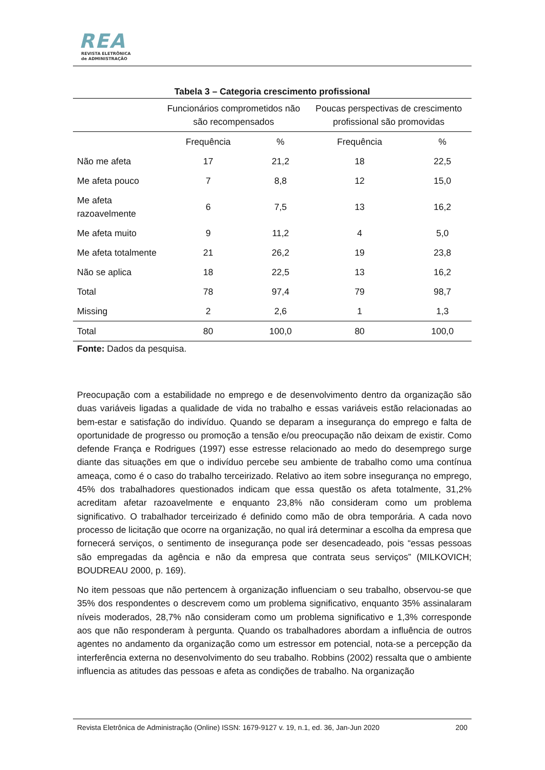REA
REVISTA ELETRÔNICA
de ADMINISTRAÇÃO
Tabela 3 – Categoria crescimento profissional
| | Funcionários comprometidos não são recompensados | | Poucas perspectivas de crescimento profissional são promovidas | |
| --- | --- | --- | --- | --- |
| | Frequência | % | Frequência | % |
| Não me afeta | 17 | 21,2 | 18 | 22,5 |
| Me afeta pouco | 7 | 8,8 | 12 | 15,0 |
| Me afeta razoavelmente | 6 | 7,5 | 13 | 16,2 |
| Me afeta muito | 9 | 11,2 | 4 | 5,0 |
| Me afeta totalmente | 21 | 26,2 | 19 | 23,8 |
| Não se aplica | 18 | 22,5 | 13 | 16,2 |
| Total | 78 | 97,4 | 79 | 98,7 |
| Missing | 2 | 2,6 | 1 | 1,3 |
| Total | 80 | 100,0 | 80 | 100,0 |
Fonte: Dados da pesquisa.
Preocupação com a estabilidade no emprego e de desenvolvimento dentro da organização são duas variáveis ligadas a qualidade de vida no trabalho e essas variáveis estão relacionadas ao bem-estar e satisfação do indivíduo. Quando se deparam a insegurança do emprego e falta de oportunidade de progresso ou promoção a tensão e/ou preocupação não deixam de existir. Como defende França e Rodrigues (1997) esse estresse relacionado ao medo do desemprego surge diante das situações em que o indivíduo percebe seu ambiente de trabalho como uma contínua ameaça, como é o caso do trabalho terceirizado. Relativo ao item sobre insegurança no emprego, 45% dos trabalhadores questionados indicam que essa questão os afeta totalmente, 31,2% acreditam afetar razoavelmente e enquanto 23,8% não consideram como um problema significativo. O trabalhador terceirizado é definido como mão de obra temporária. A cada novo processo de licitação que ocorre na organização, no qual irá determinar a escolha da empresa que fornecerá serviços, o sentimento de insegurança pode ser desencadeado, pois “essas pessoas são empregadas da agência e não da empresa que contrata seus serviços” (MILKOVICH; BOUDREAU 2000, p. 169).
No item pessoas que não pertencem à organização influenciam o seu trabalho, observou-se que 35% dos respondentes o descrevem como um problema significativo, enquanto 35% assinalaram níveis moderados, 28,7% não consideram como um problema significativo e 1,3% corresponde aos que não responderam à pergunta. Quando os trabalhadores abordam a influência de outros agentes no andamento da organização como um estressor em potencial, nota-se a percepção da interferência externa no desenvolvimento do seu trabalho. Robbins (2002) ressalta que o ambiente influencia as atitudes das pessoas e afeta as condições de trabalho. Na organização
Revista Eletrônica de Administração (Online) ISSN: 1679-9127 v. 19, n.1, ed. 36, Jan-Jun 2020 200